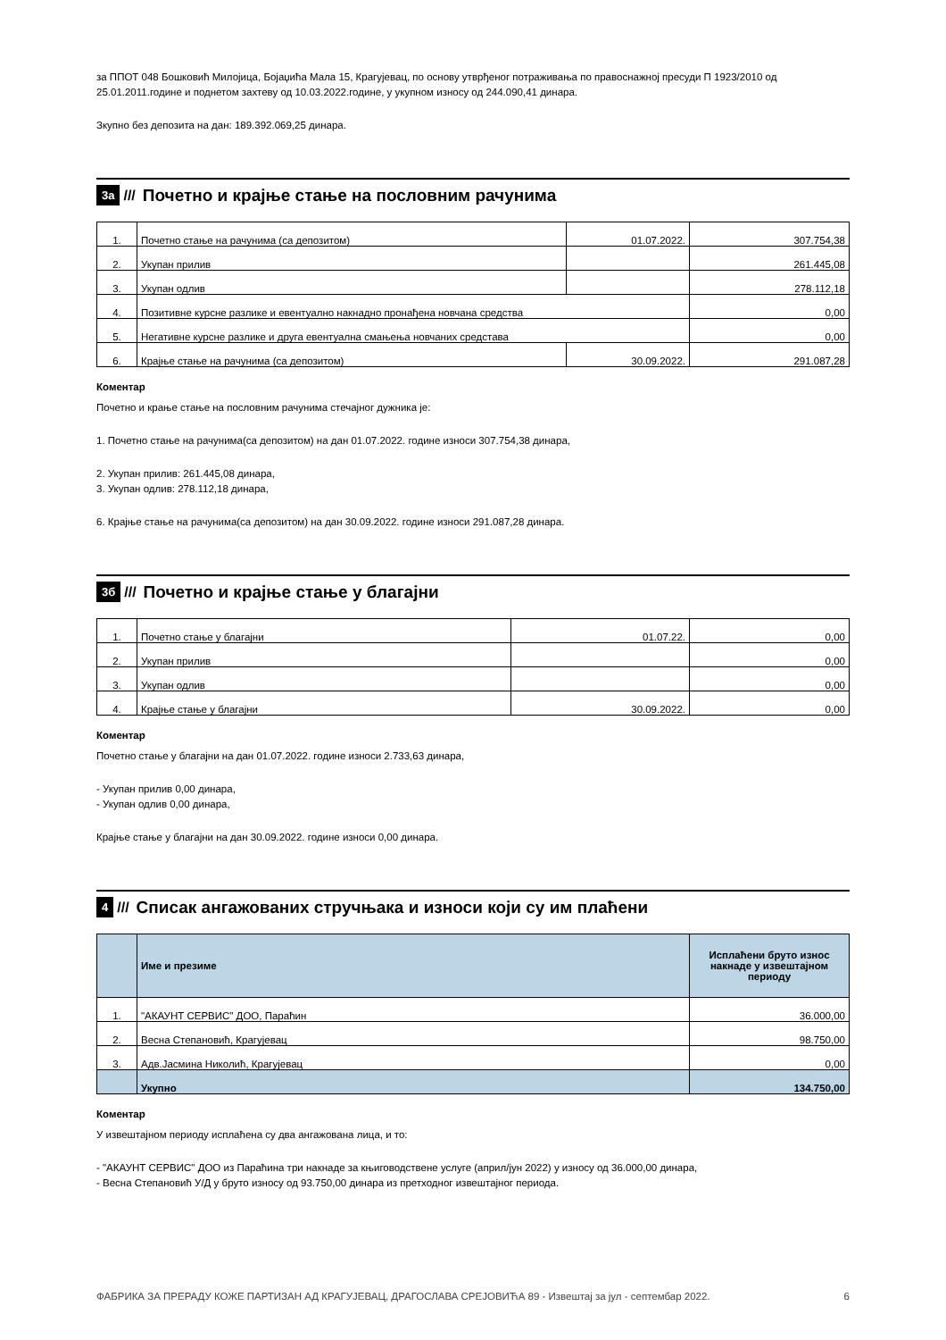за ППОТ 048 Бошковић Милојица, Бојаџића Мала 15, Крагујевац, по основу утврђеног потраживања по правоснажној пресуди П 1923/2010 од 25.01.2011.године и поднетом захтеву од 10.03.2022.године, у укупном износу од 244.090,41 динара.
Зкупно без депозита на дан: 189.392.069,25 динара.
3а /// Почетно и крајње стање на пословним рачунима
| 1. | Почетно стање на рачунима (са депозитом) | 01.07.2022. | 307.754,38 |
| 2. | Укупан прилив | | 261.445,08 |
| 3. | Укупан одлив | | 278.112,18 |
| 4. | Позитивне курсне разлике и евентуално накнадно пронађена новчана средства | | 0,00 |
| 5. | Негативне курсне разлике и друга евентуална смањења новчаних средстава | | 0,00 |
| 6. | Крајње стање на рачунима (са депозитом) | 30.09.2022. | 291.087,28 |
Коментар
Почетно и крање стање на пословним рачунима стечајног дужника је:
1. Почетно стање на рачунима(са депозитом) на дан 01.07.2022. године износи 307.754,38 динара,
2. Укупан прилив: 261.445,08 динара,
3. Укупан одлив: 278.112,18 динара,
6. Крајње стање на рачунима(са депозитом) на дан 30.09.2022. године износи 291.087,28 динара.
3б /// Почетно и крајње стање у благајни
| 1. | Почетно стање у благајни | 01.07.22. | 0,00 |
| 2. | Укупан прилив | | 0,00 |
| 3. | Укупан одлив | | 0,00 |
| 4. | Крајње стање у благајни | 30.09.2022. | 0,00 |
Коментар
Почетно стање у благајни на дан 01.07.2022. године износи 2.733,63 динара,
- Укупан прилив 0,00 динара,
- Укупан одлив 0,00 динара,
Крајње стање у благајни на дан 30.09.2022. године износи 0,00 динара.
4 /// Списак ангажованих стручњака и износи који су им плаћени
| | Име и презиме | Исплаћени бруто износ накнаде у извештајном периоду |
| --- | --- | --- |
| 1. | "АКАУНТ СЕРВИС" ДОО, Параћин | 36.000,00 |
| 2. | Весна Степановић, Крагујевац | 98.750,00 |
| 3. | Адв.Јасмина Николић, Крагујевац | 0,00 |
| | Укупно | 134.750,00 |
Коментар
У извештајном периоду исплаћена су два ангажована лица, и то:
- "АКАУНТ СЕРВИС" ДОО из Параћина три накнаде за књиговодствене услуге (април/јун 2022) у износу од 36.000,00 динара,
- Весна Степановић У/Д у бруто износу од 93.750,00 динара из претходног извештајног периода.
ФАБРИКА ЗА ПРЕРАДУ КОЖЕ ПАРТИЗАН АД КРАГУЈЕВАЦ, ДРАГОСЛАВА СРЕЈОВИЋА 89 - Извештај за јул - септембар 2022. 6